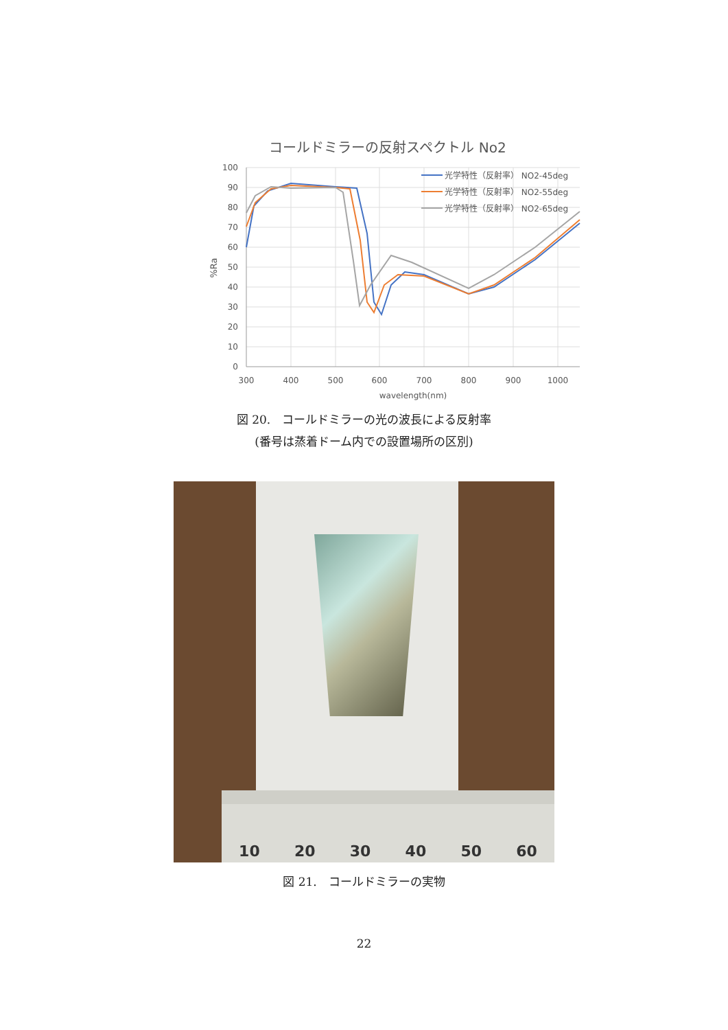コールドミラーの反射スペクトル No2
100
90
80
70
60
50
40
30
20
10
0
300
400
500
600
700
800
900
1000
wavelength(nm)
%Ra
光学特性（反射率） NO2-45deg
光学特性（反射率） NO2-55deg
光学特性（反射率） NO2-65deg
図 20.　コールドミラーの光の波長による反射率
(番号は蒸着ドーム内での設置場所の区別)
10 20 30 40 50 60
図 21.　コールドミラーの実物
22